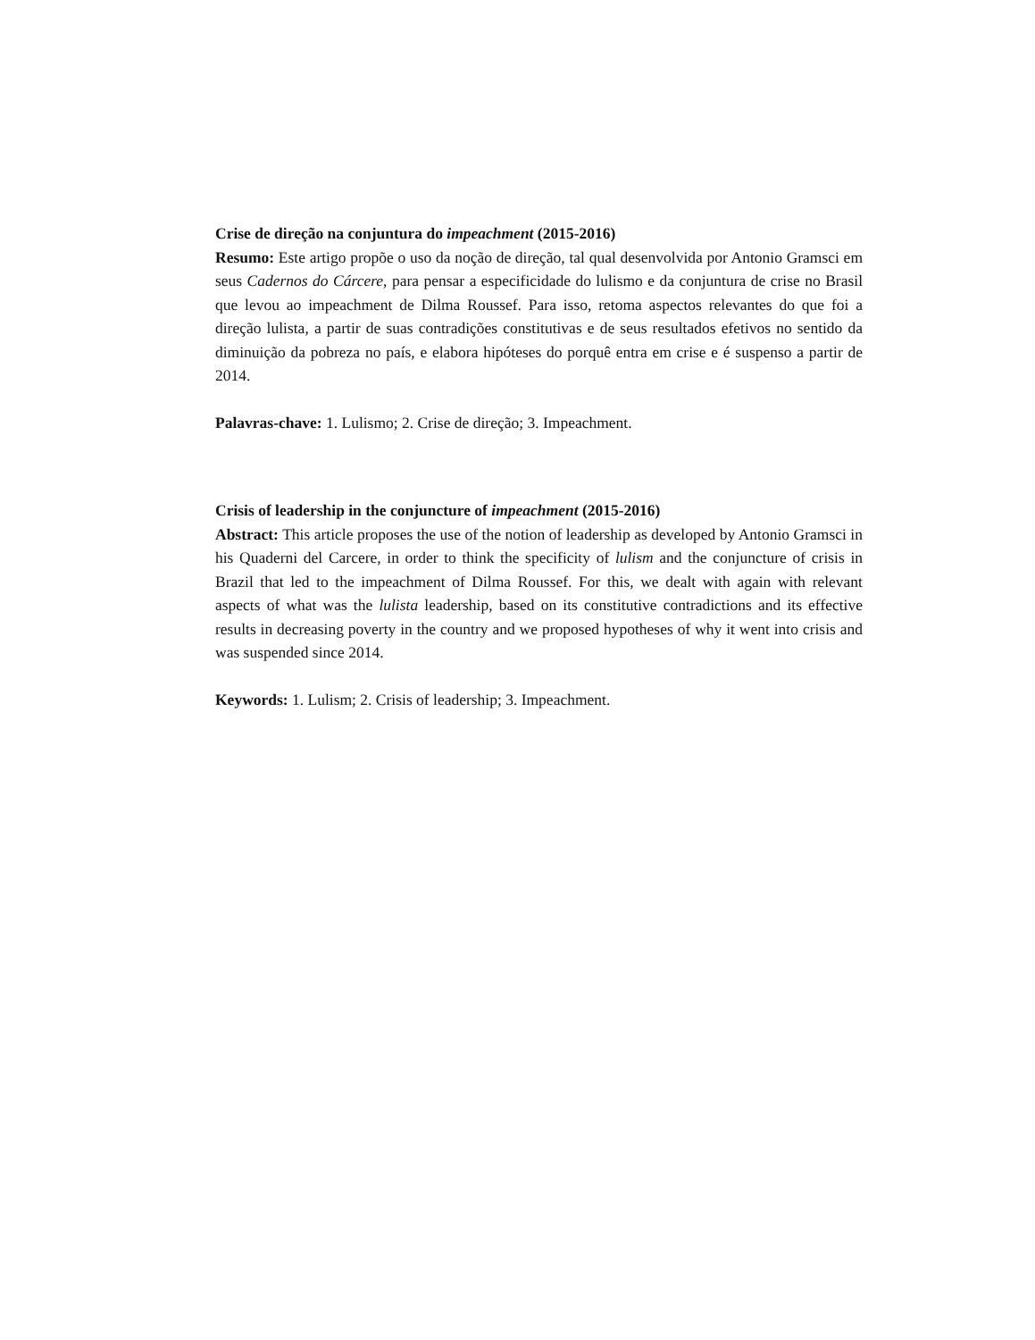Crise de direção na conjuntura do impeachment (2015-2016)
Resumo: Este artigo propõe o uso da noção de direção, tal qual desenvolvida por Antonio Gramsci em seus Cadernos do Cárcere, para pensar a especificidade do lulismo e da conjuntura de crise no Brasil que levou ao impeachment de Dilma Roussef. Para isso, retoma aspectos relevantes do que foi a direção lulista, a partir de suas contradições constitutivas e de seus resultados efetivos no sentido da diminuição da pobreza no país, e elabora hipóteses do porquê entra em crise e é suspenso a partir de 2014.
Palavras-chave: 1. Lulismo; 2. Crise de direção; 3. Impeachment.
Crisis of leadership in the conjuncture of impeachment (2015-2016)
Abstract: This article proposes the use of the notion of leadership as developed by Antonio Gramsci in his Quaderni del Carcere, in order to think the specificity of lulism and the conjuncture of crisis in Brazil that led to the impeachment of Dilma Roussef. For this, we dealt with again with relevant aspects of what was the lulista leadership, based on its constitutive contradictions and its effective results in decreasing poverty in the country and we proposed hypotheses of why it went into crisis and was suspended since 2014.
Keywords: 1. Lulism; 2. Crisis of leadership; 3. Impeachment.